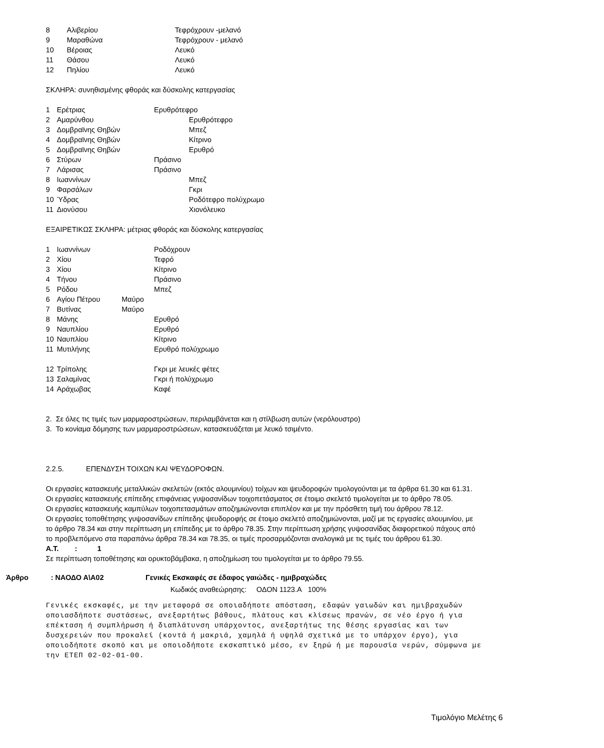8 Αλιβερίου Τεφρόχρουν -μελανό
9 Μαραθώνα Τεφρόχρουν - μελανό
10 Βέροιας Λευκό
11 Θάσου Λευκό
12 Πηλίου Λευκό
ΣΚΛΗΡΑ: συνηθισμένης φθοράς και δύσκολης κατεργασίας
1 Ερέτριας Ερυθρότεφρο
2 Αμαρύνθου Ερυθρότεφρο
3 Δομβραϊνης Θηβών Μπεζ
4 Δομβραϊνης Θηβών Κίτρινο
5 Δομβραϊνης Θηβών Ερυθρό
6 Στύρων Πράσινο
7 Λάρισας Πράσινο
8 Ιωαννίνων Μπεζ
9 Φαρσάλων Γκρι
10 Ύδρας Ροδότεφρο πολύχρωμο
11 Διονύσου Χιονόλευκο
ΕΞΑΙΡΕΤΙΚΩΣ ΣΚΛΗΡΑ: μέτριας φθοράς και δύσκολης κατεργασίας
1 Ιωαννίνων Ροδόχρουν
2 Χίου Τεφρό
3 Χίου Κίτρινο
4 Τήνου Πράσινο
5 Ρόδου Μπεζ
6 Αγίου Πέτρου Μαύρο
7 Βυτίνας Μαύρο
8 Μάνης Ερυθρό
9 Ναυπλίου Ερυθρό
10 Ναυπλίου Κίτρινο
11 Μυτιλήνης Ερυθρό πολύχρωμο
12 Τρίπολης Γκρι με λευκές φέτες
13 Σαλαμίνας Γκρι ή πολύχρωμο
14 Αράχωβας Καφέ
2. Σε όλες τις τιμές των μαρμαροστρώσεων, περιλαμβάνεται και η στίλβωση αυτών (νερόλουστρο)
3. Το κονίαμα δόμησης των μαρμαροστρώσεων, κατασκευάζεται με λευκό τσιμέντο.
2.2.5. ΕΠΕΝΔΥΣΗ ΤΟΙΧΩΝ ΚΑΙ ΨΕΥΔΟΡΟΦΩΝ.
Οι εργασίες κατασκευής μεταλλικών σκελετών (εκτός αλουμινίου) τοίχων και ψευδοροφών τιμολογούνται με τα άρθρα 61.30 και 61.31.
Οι εργασίες κατασκευής επίπεδης επιφάνειας γυψοσανίδων τοιχοπετάσματος σε έτοιμο σκελετό τιμολογείται με το άρθρο 78.05.
Οι εργασίες κατασκευής καμπύλων τοιχοπετασμάτων αποζημιώνονται επιπλέον και με την πρόσθετη τιμή του άρθρου 78.12.
Οι εργασίες τοποθέτησης γυψοσανίδων επίπεδης ψευδοροφής σε έτοιμο σκελετό αποζημιώνονται, μαζί με τις εργασίες αλουμινίου, με το άρθρο 78.34 και στην περίπτωση μη επίπεδης με το άρθρο 78.35. Στην περίπτωση χρήσης γυψοσανίδας διαφορετικού πάχους από το προβλεπόμενο στα παραπάνω άρθρα 78.34 και 78.35, οι τιμές προσαρμόζονται αναλογικά με τις τιμές του άρθρου 61.30. Α.Τ. : 1
Σε περίπτωση τοποθέτησης και ορυκτοβάμβακα, η αποζημίωση του τιμολογείται με το άρθρο 79.55.
Άρθρο: ΝΑΟΔΟ Α\Α02 Γενικές Εκσκαφές σε έδαφος γαιώδες - ημιβραχώδες
Κωδικός αναθεώρησης: ΟΔΟΝ 1123.Α 100%
Γενικές εκσκαφές, με την μεταφορά σε οποιαδήποτε απόσταση, εδαφών γαιωδών και ημιβραχωδών οποιασδήποτε συστάσεως, ανεξαρτήτως βάθους, πλάτους και κλίσεως πρανών, σε νέο έργο ή για επέκταση ή συμπλήρωση ή διαπλάτυνση υπάρχοντος, ανεξαρτήτως της θέσης εργασίας και των δυσχερειών που προκαλεί (κοντά ή μακριά, χαμηλά ή υψηλά σχετικά με το υπάρχον έργο), για οποιοδήποτε σκοπό και με οποιοδήποτε εκσκαπτικό μέσο, εν ξηρώ ή με παρουσία νερών, σύμφωνα με την ΕΤΕΠ 02-02-01-00.
Τιμολόγιο Μελέτης 6